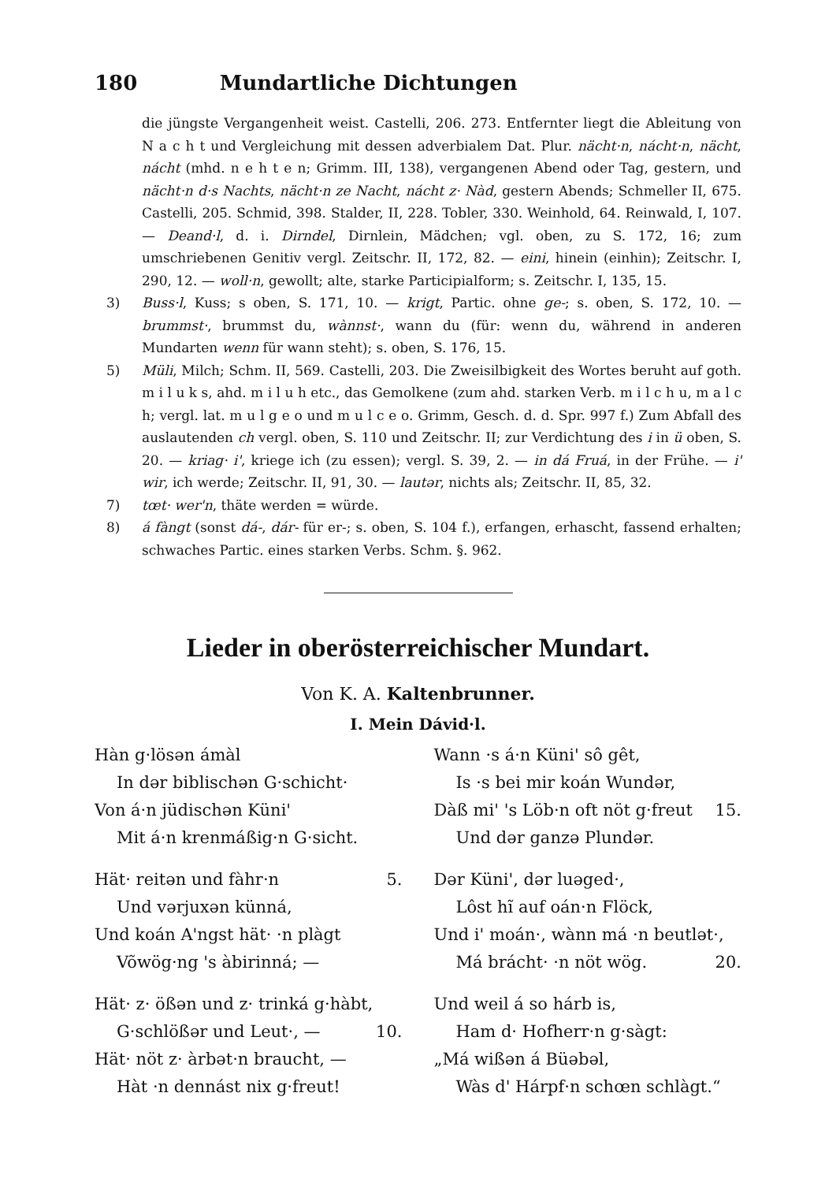180 Mundartliche Dichtungen
die jüngste Vergangenheit weist. Castelli, 206. 273. Entfernter liegt die Ableitung von N a c h t und Vergleichung mit dessen adverbialem Dat. Plur. nächt·n, nácht·n, nächt, nácht (mhd. n e h t e n; Grimm. III, 138), vergangenen Abend oder Tag, gestern, und nächt·n d·s Nachts, nächt·n ze Nacht, nácht z· Nàd, gestern Abends; Schmeller II, 675. Castelli, 205. Schmid, 398. Stalder, II, 228. Tobler, 330. Weinhold, 64. Reinwald, I, 107. — Deand·l, d. i. Dirndel, Dirnlein, Mädchen; vgl. oben, zu S. 172, 16; zum umschriebenen Genitiv vergl. Zeitschr. II, 172, 82. — eini, hinein (einhin); Zeitschr. I, 290, 12. — woll·n, gewollt; alte, starke Participialform; s. Zeitschr. I, 135, 15.
3) Buss·l, Kuss; s oben, S. 171, 10. — krigt, Partic. ohne ge-; s. oben, S. 172, 10. — brummst·, brummst du, wànnst·, wann du (für: wenn du, während in anderen Mundarten wenn für wann steht); s. oben, S. 176, 15.
5) Müli, Milch; Schm. II, 569. Castelli, 203. Die Zweisilbigkeit des Wortes beruht auf goth. m i l u k s, ahd. m i l u h etc., das Gemolkene (zum ahd. starken Verb. m i l c h u, m a l c h; vergl. lat. m u l g e o und m u l c e o. Grimm, Gesch. d. d. Spr. 997 f.) Zum Abfall des auslautenden ch vergl. oben, S. 110 und Zeitschr. II; zur Verdichtung des i in ü oben, S. 20. — kriag· i', kriege ich (zu essen); vergl. S. 39, 2. — in dá Fruá, in der Frühe. — i' wir, ich werde; Zeitschr. II, 91, 30. — lautər, nichts als; Zeitschr. II, 85, 32.
7) tœt· wer'n, thäte werden = würde.
8) á fàngt (sonst dá-, dár- für er-; s. oben, S. 104 f.), erfangen, erhascht, fassend erhalten; schwaches Partic. eines starken Verbs. Schm. §. 962.
Lieder in oberösterreichischer Mundart.
Von K. A. Kaltenbrunner.
I. Mein Dávid·l.
Hàn g·lösən ámàl
In dər biblischən G·schicht·
Von á·n jüdischən Küni'
Mit á·n krenmáßig·n G·sicht.
Hät· reitən und fàhr·n 5.
Und vərjuxən künná,
Und koán A'ngst hät· ·n plàgt
Võwög·ng 's àbirinná; —
Hät· z· ößən und z· trinká g·hàbt,
G·schlößər und Leut·, — 10.
Hät· nöt z· àrbət·n braucht, —
Hàt ·n dennást nix g·freut!
Wann ·s á·n Küni' sô gêt,
Is ·s bei mir koán Wundər,
Dàß mi' 's Löb·n oft nöt g·freut 15.
Und dər ganzə Plundər.
Dər Küni', dər luəged·,
Lôst hĩ auf oán·n Flöck,
Und i' moán·, wànn má ·n beutlət·,
Má brácht· ·n nöt wög. 20.
Und weil á so hárb is,
Ham d· Hofherr·n g·sàgt:
„Má wißən á Büəbəl,
Wàs d' Hárpf·n schœn schlàgt.“